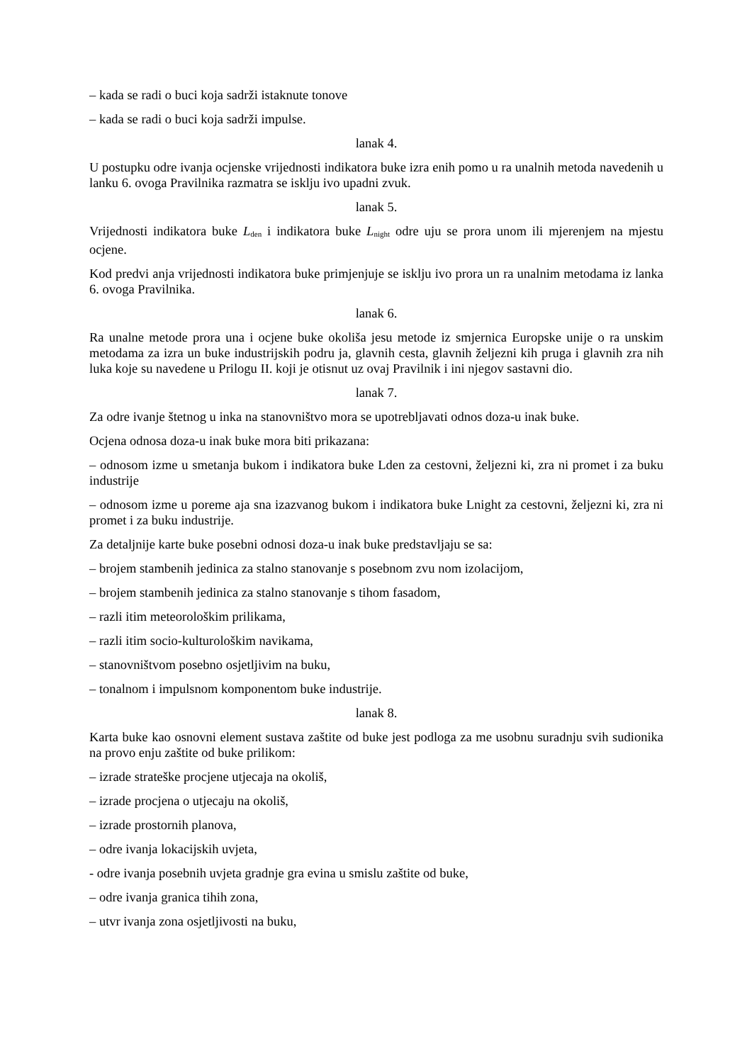– kada se radi o buci koja sadrži istaknute tonove
– kada se radi o buci koja sadrži impulse.
lanak 4.
U postupku odre ivanja ocjenske vrijednosti indikatora buke izra enih pomo u ra unalnih metoda navedenih u lanku 6. ovoga Pravilnika razmatra se isklju ivo upadni zvuk.
lanak 5.
Vrijednosti indikatora buke L<sub>den</sub> i indikatora buke L<sub>night</sub> odre uju se prora unom ili mjerenjem na mjestu ocjene.
Kod predvi anja vrijednosti indikatora buke primjenjuje se isklju ivo prora un ra unalnim metodama iz lanka 6. ovoga Pravilnika.
lanak 6.
Ra unalne metode prora una i ocjene buke okoliša jesu metode iz smjernica Europske unije o ra unskim metodama za izra un buke industrijskih podru ja, glavnih cesta, glavnih željezni kih pruga i glavnih zra nih luka koje su navedene u Prilogu II. koji je otisnut uz ovaj Pravilnik i ini njegov sastavni dio.
lanak 7.
Za odre ivanje štetnog u inka na stanovništvo mora se upotrebljavati odnos doza-u inak buke.
Ocjena odnosa doza-u inak buke mora biti prikazana:
– odnosom izme u smetanja bukom i indikatora buke Lden za cestovni, željezni ki, zra ni promet i za buku industrije
– odnosom izme u poreme aja sna izazvanog bukom i indikatora buke Lnight za cestovni, željezni ki, zra ni promet i za buku industrije.
Za detaljnije karte buke posebni odnosi doza-u inak buke predstavljaju se sa:
– brojem stambenih jedinica za stalno stanovanje s posebnom zvu nom izolacijom,
– brojem stambenih jedinica za stalno stanovanje s tihom fasadom,
– razli itim meteorološkim prilikama,
– razli itim socio-kulturološkim navikama,
– stanovništvom posebno osjetljivim na buku,
– tonalnom i impulsnom komponentom buke industrije.
lanak 8.
Karta buke kao osnovni element sustava zaštite od buke jest podloga za me usobnu suradnju svih sudionika na provo enju zaštite od buke prilikom:
– izrade strateške procjene utjecaja na okoliš,
– izrade procjena o utjecaju na okoliš,
– izrade prostornih planova,
– odre ivanja lokacijskih uvjeta,
- odre ivanja posebnih uvjeta gradnje gra evina u smislu zaštite od buke,
– odre ivanja granica tihih zona,
– utvr ivanja zona osjetljivosti na buku,